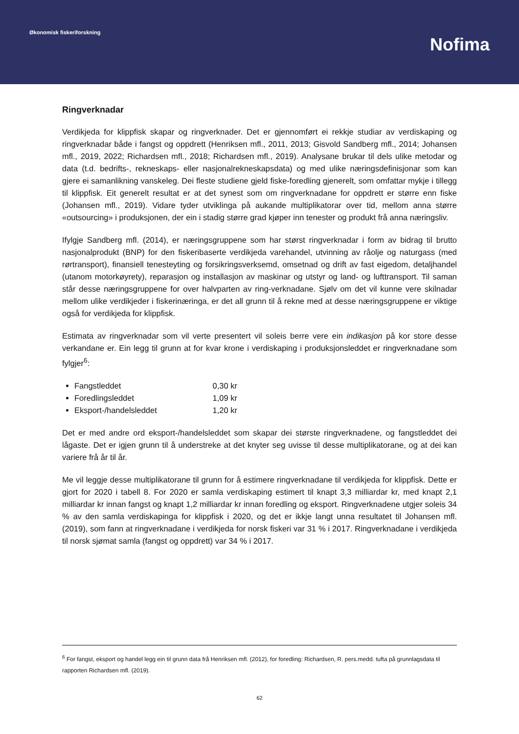Økonomisk fiskeriforskning
Nofima
Ringverknadar
Verdikjeda for klippfisk skapar og ringverknader. Det er gjennomført ei rekkje studiar av verdiskaping og ringverknadar både i fangst og oppdrett (Henriksen mfl., 2011, 2013; Gisvold Sandberg mfl., 2014; Johansen mfl., 2019, 2022; Richardsen mfl., 2018; Richardsen mfl., 2019). Analysane brukar til dels ulike metodar og data (t.d. bedrifts-, rekneskaps- eller nasjonalrekneskapsdata) og med ulike næringsdefinisjonar som kan gjere ei samanlikning vanskeleg. Dei fleste studiene gjeld fiske-foredling gjenerelt, som omfattar mykje i tillegg til klippfisk. Eit generelt resultat er at det synest som om ringverknadane for oppdrett er større enn fiske (Johansen mfl., 2019). Vidare tyder utviklinga på aukande multiplikatorar over tid, mellom anna større «outsourcing» i produksjonen, der ein i stadig større grad kjøper inn tenester og produkt frå anna næringsliv.
Ifylgje Sandberg mfl. (2014), er næringsgruppene som har størst ringverknadar i form av bidrag til brutto nasjonalprodukt (BNP) for den fiskeribaserte verdikjeda varehandel, utvinning av råolje og naturgass (med rørtransport), finansiell tenesteyting og forsikringsverksemd, omsetnad og drift av fast eigedom, detaljhandel (utanom motorkøyrety), reparasjon og installasjon av maskinar og utstyr og land- og lufttransport. Til saman står desse næringsgruppene for over halvparten av ring-verknadane. Sjølv om det vil kunne vere skilnadar mellom ulike verdikjeder i fiskerinæringa, er det all grunn til å rekne med at desse næringsgruppene er viktige også for verdikjeda for klippfisk.
Estimata av ringverknadar som vil verte presentert vil soleis berre vere ein indikasjon på kor store desse verkandane er. Ein legg til grunn at for kvar krone i verdiskaping i produksjonsleddet er ringverknadane som fylgjer<sup>6</sup>:
Fangstleddet 0,30 kr
Foredlingsleddet 1,09 kr
Eksport-/handelsleddet 1,20 kr
Det er med andre ord eksport-/handelsleddet som skapar dei største ringverknadene, og fangstleddet dei lågaste. Det er igjen grunn til å understreke at det knyter seg uvisse til desse multiplikatorane, og at dei kan variere frå år til år.
Me vil leggje desse multiplikatorane til grunn for å estimere ringverknadane til verdikjeda for klippfisk. Dette er gjort for 2020 i tabell 8. For 2020 er samla verdiskaping estimert til knapt 3,3 milliardar kr, med knapt 2,1 milliardar kr innan fangst og knapt 1,2 milliardar kr innan foredling og eksport. Ringverknadene utgjer soleis 34 % av den samla verdiskapinga for klippfisk i 2020, og det er ikkje langt unna resultatet til Johansen mfl. (2019), som fann at ringverknadane i verdikjeda for norsk fiskeri var 31 % i 2017. Ringverknadane i verdikjeda til norsk sjømat samla (fangst og oppdrett) var 34 % i 2017.
<sup>6</sup> For fangst, eksport og handel legg ein til grunn data frå Henriksen mfl. (2012), for foredling: Richardsen, R. pers.medd. tufta på grunnlagsdata til rapporten Richardsen mfl. (2019).
62